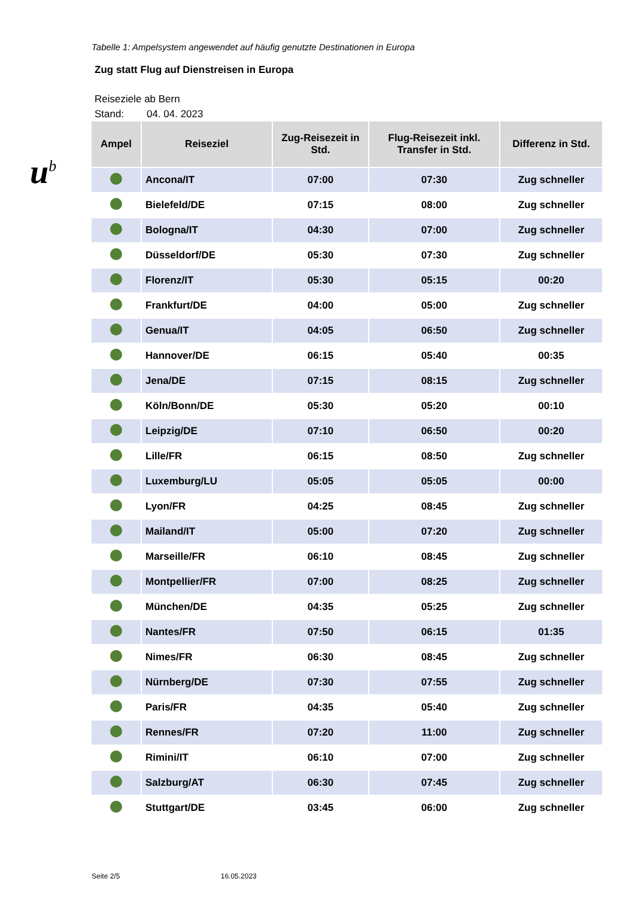u<sup>b</sup>
Tabelle 1: Ampelsystem angewendet auf häufig genutzte Destinationen in Europa
Zug statt Flug auf Dienstreisen in Europa
Reiseziele ab Bern
Stand: 04. 04. 2023
| Ampel | Reiseziel | Zug-Reisezeit in Std. | Flug-Reisezeit inkl. Transfer in Std. | Differenz in Std. |
| --- | --- | --- | --- | --- |
| | Ancona/IT | 07:00 | 07:30 | Zug schneller |
| | Bielefeld/DE | 07:15 | 08:00 | Zug schneller |
| | Bologna/IT | 04:30 | 07:00 | Zug schneller |
| | Düsseldorf/DE | 05:30 | 07:30 | Zug schneller |
| | Florenz/IT | 05:30 | 05:15 | 00:20 |
| | Frankfurt/DE | 04:00 | 05:00 | Zug schneller |
| | Genua/IT | 04:05 | 06:50 | Zug schneller |
| | Hannover/DE | 06:15 | 05:40 | 00:35 |
| | Jena/DE | 07:15 | 08:15 | Zug schneller |
| | Köln/Bonn/DE | 05:30 | 05:20 | 00:10 |
| | Leipzig/DE | 07:10 | 06:50 | 00:20 |
| | Lille/FR | 06:15 | 08:50 | Zug schneller |
| | Luxemburg/LU | 05:05 | 05:05 | 00:00 |
| | Lyon/FR | 04:25 | 08:45 | Zug schneller |
| | Mailand/IT | 05:00 | 07:20 | Zug schneller |
| | Marseille/FR | 06:10 | 08:45 | Zug schneller |
| | Montpellier/FR | 07:00 | 08:25 | Zug schneller |
| | München/DE | 04:35 | 05:25 | Zug schneller |
| | Nantes/FR | 07:50 | 06:15 | 01:35 |
| | Nimes/FR | 06:30 | 08:45 | Zug schneller |
| | Nürnberg/DE | 07:30 | 07:55 | Zug schneller |
| | Paris/FR | 04:35 | 05:40 | Zug schneller |
| | Rennes/FR | 07:20 | 11:00 | Zug schneller |
| | Rimini/IT | 06:10 | 07:00 | Zug schneller |
| | Salzburg/AT | 06:30 | 07:45 | Zug schneller |
| | Stuttgart/DE | 03:45 | 06:00 | Zug schneller |
Seite 2/5 16.05.2023